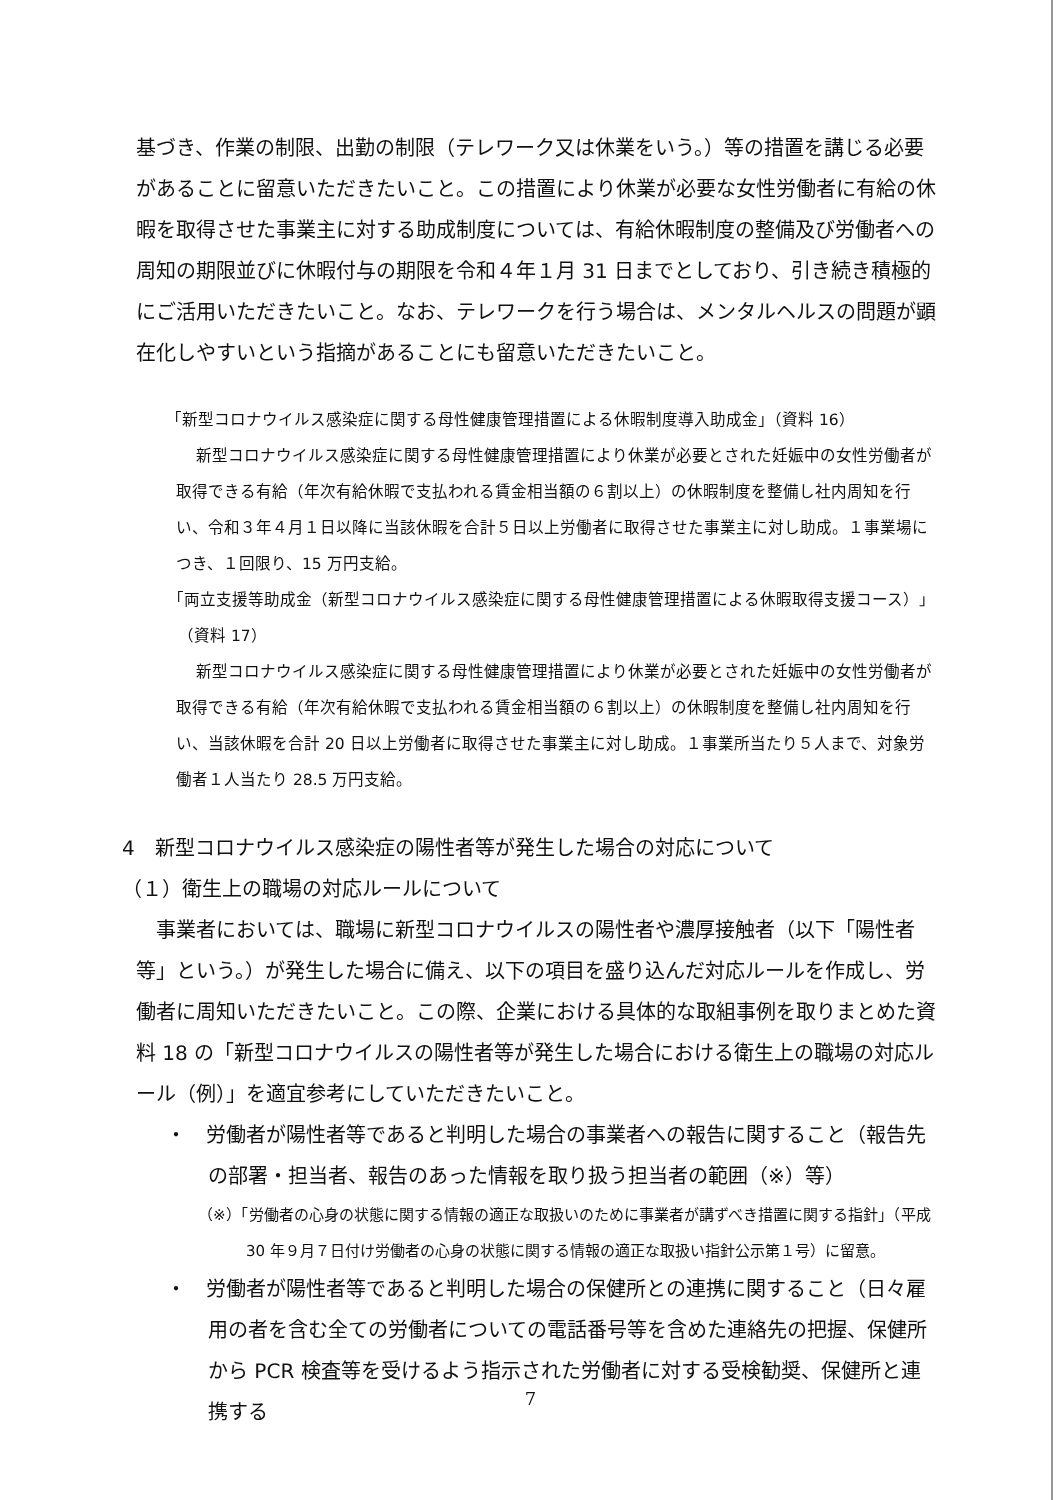基づき、作業の制限、出勤の制限（テレワーク又は休業をいう。）等の措置を講じる必要があることに留意いただきたいこと。この措置により休業が必要な女性労働者に有給の休暇を取得させた事業主に対する助成制度については、有給休暇制度の整備及び労働者への周知の期限並びに休暇付与の期限を令和４年１月 31 日までとしており、引き続き積極的にご活用いただきたいこと。なお、テレワークを行う場合は、メンタルヘルスの問題が顕在化しやすいという指摘があることにも留意いただきたいこと。
「新型コロナウイルス感染症に関する母性健康管理措置による休暇制度導入助成金」（資料 16）
新型コロナウイルス感染症に関する母性健康管理措置により休業が必要とされた妊娠中の女性労働者が取得できる有給（年次有給休暇で支払われる賃金相当額の６割以上）の休暇制度を整備し社内周知を行い、令和３年４月１日以降に当該休暇を合計５日以上労働者に取得させた事業主に対し助成。１事業場につき、１回限り、15 万円支給。
「両立支援等助成金（新型コロナウイルス感染症に関する母性健康管理措置による休暇取得支援コース）」（資料 17）
新型コロナウイルス感染症に関する母性健康管理措置により休業が必要とされた妊娠中の女性労働者が取得できる有給（年次有給休暇で支払われる賃金相当額の６割以上）の休暇制度を整備し社内周知を行い、当該休暇を合計 20 日以上労働者に取得させた事業主に対し助成。１事業所当たり５人まで、対象労働者１人当たり 28.5 万円支給。
4　新型コロナウイルス感染症の陽性者等が発生した場合の対応について
（１）衛生上の職場の対応ルールについて
事業者においては、職場に新型コロナウイルスの陽性者や濃厚接触者（以下「陽性者等」という。）が発生した場合に備え、以下の項目を盛り込んだ対応ルールを作成し、労働者に周知いただきたいこと。この際、企業における具体的な取組事例を取りまとめた資料 18 の「新型コロナウイルスの陽性者等が発生した場合における衛生上の職場の対応ルール（例）」を適宜参考にしていただきたいこと。
・　労働者が陽性者等であると判明した場合の事業者への報告に関すること（報告先の部署・担当者、報告のあった情報を取り扱う担当者の範囲（※）等）
（※）「労働者の心身の状態に関する情報の適正な取扱いのために事業者が講ずべき措置に関する指針」（平成 30 年９月７日付け労働者の心身の状態に関する情報の適正な取扱い指針公示第１号）に留意。
・　労働者が陽性者等であると判明した場合の保健所との連携に関すること（日々雇用の者を含む全ての労働者についての電話番号等を含めた連絡先の把握、保健所から PCR 検査等を受けるよう指示された労働者に対する受検勧奨、保健所と連携する
7